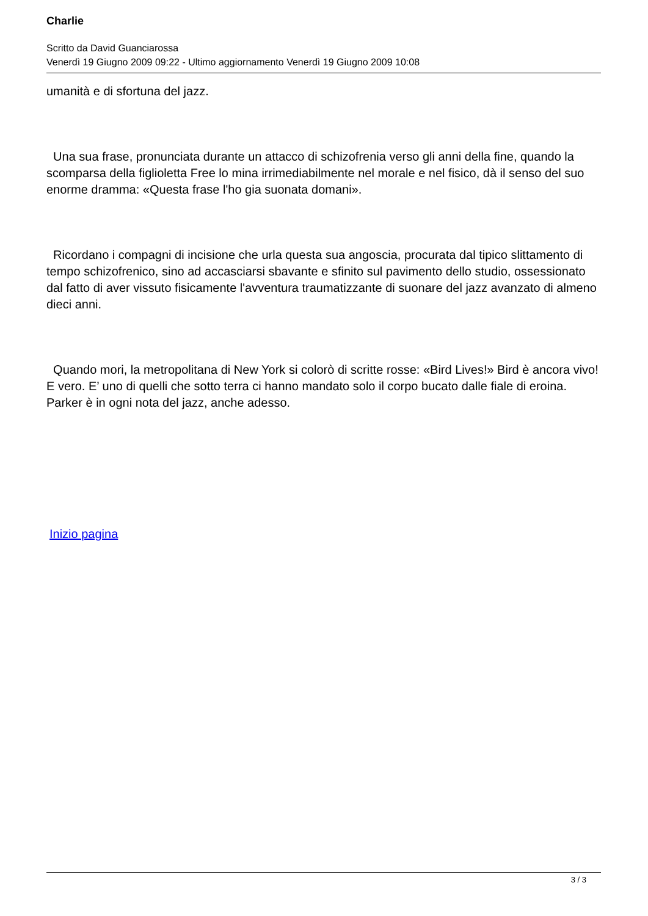Charlie
Scritto da David Guanciarossa
Venerdì 19 Giugno 2009 09:22 - Ultimo aggiornamento Venerdì 19 Giugno 2009 10:08
umanità e di sfortuna del jazz.
Una sua frase, pronunciata durante un attacco di schizofrenia verso gli anni della fine, quando la scomparsa della figlioletta Free lo mina irrimediabilmente nel morale e nel fisico, dà il senso del suo enorme dramma: «Questa frase l'ho gia suonata domani».
Ricordano i compagni di incisione che urla questa sua angoscia, procurata dal tipico slittamento di tempo schizofrenico, sino ad accasciarsi sbavante e sfinito sul pavimento dello studio, ossessionato dal fatto di aver vissuto fisicamente l'avventura traumatizzante di suonare del jazz avanzato di almeno dieci anni.
Quando mori, la metropolitana di New York si colorò di scritte rosse: «Bird Lives!» Bird è ancora vivo! E vero. E’ uno di quelli che sotto terra ci hanno mandato solo il corpo bucato dalle fiale di eroina. Parker è in ogni nota del jazz, anche adesso.
Inizio pagina
3 / 3